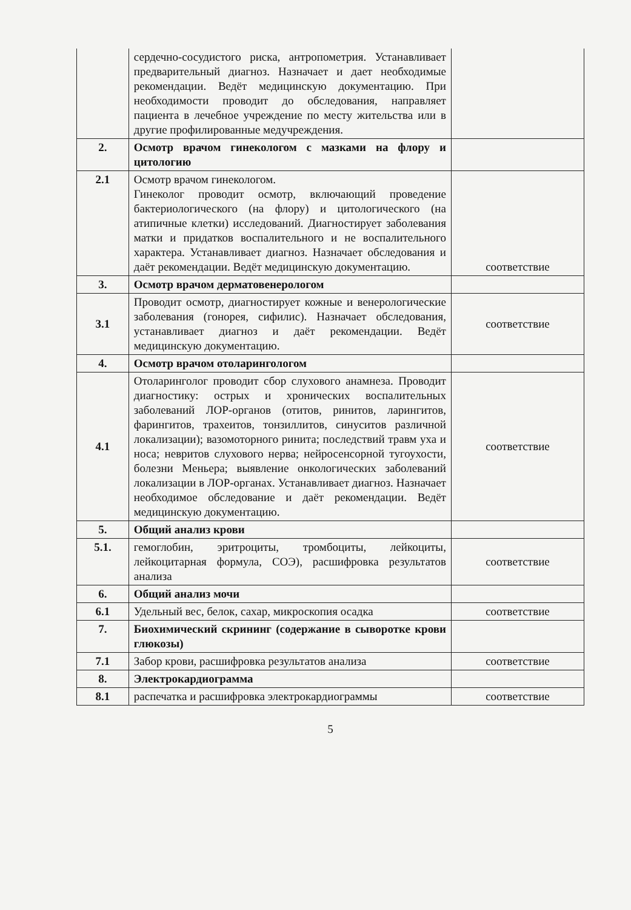| | сердечно-сосудистого риска, антропометрия. Устанавливает предварительный диагноз. Назначает и дает необходимые рекомендации. Ведёт медицинскую документацию. При необходимости проводит до обследования, направляет пациента в лечебное учреждение по месту жительства или в другие профилированные медучреждения. | |
| 2. | Осмотр врачом гинекологом с мазками на флору и цитологию | |
| 2.1 | Осмотр врачом гинекологом. Гинеколог проводит осмотр, включающий проведение бактериологического (на флору) и цитологического (на атипичные клетки) исследований. Диагностирует заболевания матки и придатков воспалительного и не воспалительного характера. Устанавливает диагноз. Назначает обследования и даёт рекомендации. Ведёт медицинскую документацию. | соответствие |
| 3. | Осмотр врачом дерматовенерологом | |
| 3.1 | Проводит осмотр, диагностирует кожные и венерологические заболевания (гонорея, сифилис). Назначает обследования, устанавливает диагноз и даёт рекомендации. Ведёт медицинскую документацию. | соответствие |
| 4. | Осмотр врачом отоларингологом | |
| 4.1 | Отоларинголог проводит сбор слухового анамнеза. Проводит диагностику: острых и хронических воспалительных заболеваний ЛОР-органов (отитов, ринитов, ларингитов, фарингитов, трахеитов, тонзиллитов, синуситов различной локализации); вазомоторного ринита; последствий травм уха и носа; невритов слухового нерва; нейросенсорной тугоухости, болезни Меньера; выявление онкологических заболеваний локализации в ЛОР-органах. Устанавливает диагноз. Назначает необходимое обследование и даёт рекомендации. Ведёт медицинскую документацию. | соответствие |
| 5. | Общий анализ крови | |
| 5.1. | гемоглобин, эритроциты, тромбоциты, лейкоциты, лейкоцитарная формула, СОЭ), расшифровка результатов анализа | соответствие |
| 6. | Общий анализ мочи | |
| 6.1 | Удельный вес, белок, сахар, микроскопия осадка | соответствие |
| 7. | Биохимический скрининг (содержание в сыворотке крови глюкозы) | |
| 7.1 | Забор крови, расшифровка результатов анализа | соответствие |
| 8. | Электрокардиограмма | |
| 8.1 | распечатка и расшифровка электрокардиограммы | соответствие |
5